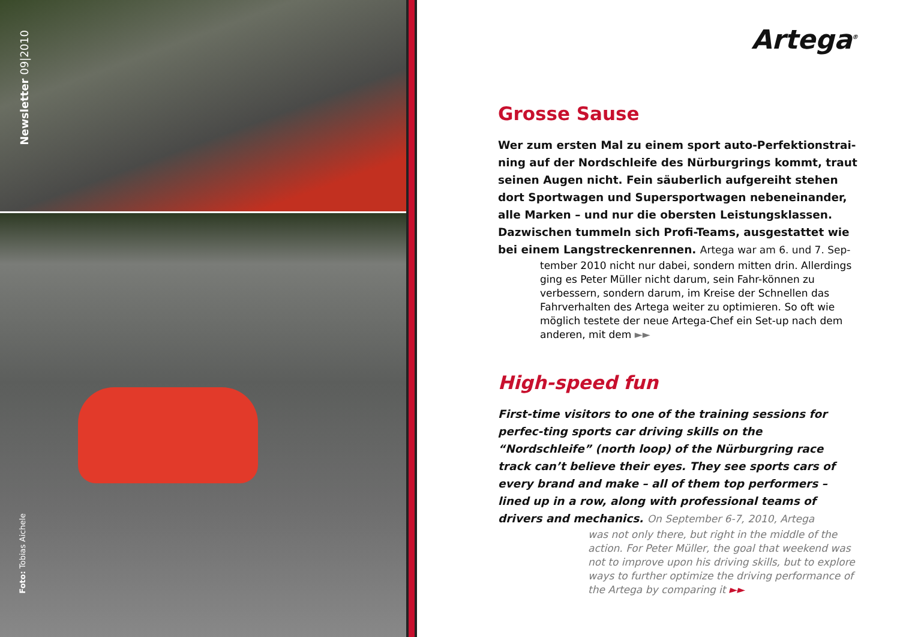Newsletter 09|2010
Foto: Tobias Aichele
Artega<sup>®</sup>
Grosse Sause
Wer zum ersten Mal zu einem sport auto-Perfektionstrai-ning auf der Nordschleife des Nürburgrings kommt, traut seinen Augen nicht. Fein säuberlich aufgereiht stehen dort Sportwagen und Supersportwagen nebeneinander, alle Marken – und nur die obersten Leistungsklassen. Dazwischen tummeln sich Profi-Teams, ausgestattet wie bei einem Langstreckenrennen. Artega war am 6. und 7. Sep-
tember 2010 nicht nur dabei, sondern mitten drin. Allerdings ging es Peter Müller nicht darum, sein Fahr-können zu verbessern, sondern darum, im Kreise der Schnellen das Fahrverhalten des Artega weiter zu optimieren. So oft wie möglich testete der neue Artega-Chef ein Set-up nach dem anderen, mit dem ►►
High-speed fun
First-time visitors to one of the training sessions for perfec-ting sports car driving skills on the “Nordschleife” (north loop) of the Nürburgring race track can’t believe their eyes. They see sports cars of every brand and make – all of them top performers – lined up in a row, along with professional teams of drivers and mechanics. On September 6-7, 2010, Artega
was not only there, but right in the middle of the action. For Peter Müller, the goal that weekend was not to improve upon his driving skills, but to explore ways to further optimize the driving performance of the Artega by comparing it ►►